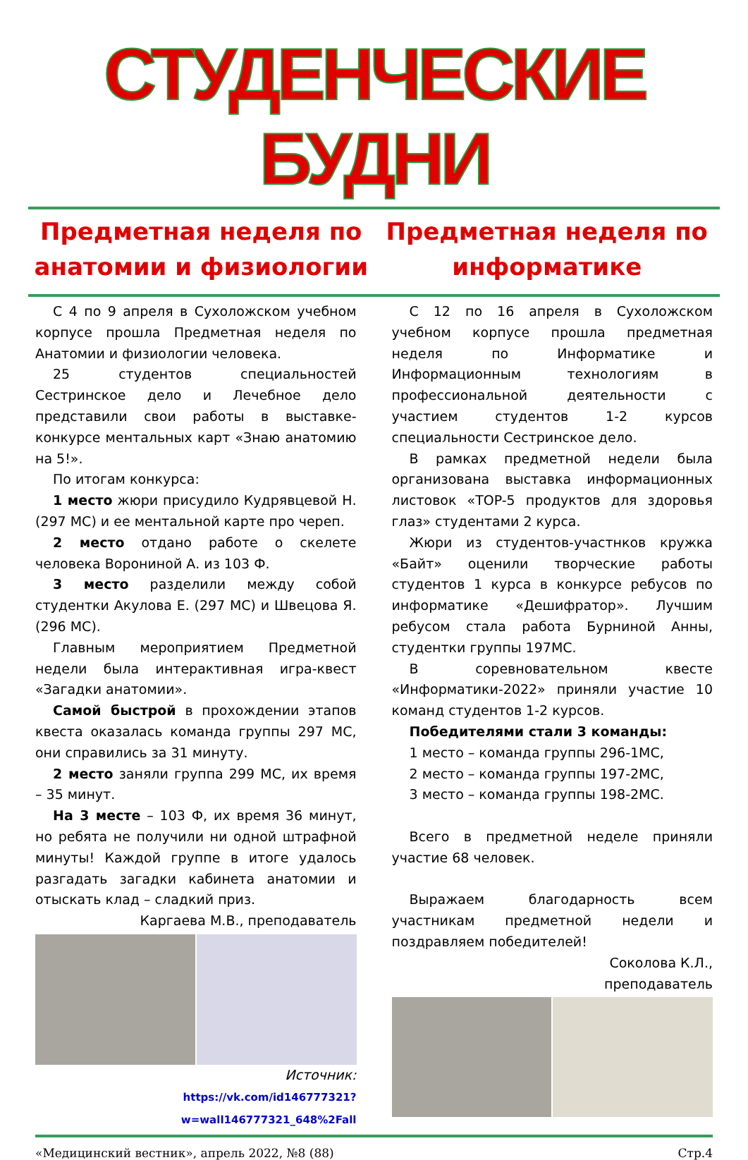СТУДЕНЧЕСКИЕ БУДНИ
Предметная неделя по анатомии и физиологии
Предметная неделя по информатике
С 4 по 9 апреля в Сухоложском учебном корпусе прошла Предметная неделя по Анатомии и физиологии человека.
25 студентов специальностей Сестринское дело и Лечебное дело представили свои работы в выставке-конкурсе ментальных карт «Знаю анатомию на 5!».
По итогам конкурса:
1 место жюри присудило Кудрявцевой Н. (297 МС) и ее ментальной карте про череп.
2 место отдано работе о скелете человека Ворониной А. из 103 Ф.
3 место разделили между собой студентки Акулова Е. (297 МС) и Швецова Я. (296 МС).
Главным мероприятием Предметной недели была интерактивная игра-квест «Загадки анатомии».
Самой быстрой в прохождении этапов квеста оказалась команда группы 297 МС, они справились за 31 минуту.
2 место заняли группа 299 МС, их время – 35 минут.
На 3 месте – 103 Ф, их время 36 минут, но ребята не получили ни одной штрафной минуты! Каждой группе в итоге удалось разгадать загадки кабинета анатомии и отыскать клад – сладкий приз.
Каргаева М.В., преподаватель
Источник:
https://vk.com/id146777321?w=wall146777321_648%2Fall
С 12 по 16 апреля в Сухоложском учебном корпусе прошла предметная неделя по Информатике и Информационным технологиям в профессиональной деятельности с участием студентов 1-2 курсов специальности Сестринское дело.
В рамках предметной недели была организована выставка информационных листовок «TOP-5 продуктов для здоровья глаз» студентами 2 курса.
Жюри из студентов-участнков кружка «Байт» оценили творческие работы студентов 1 курса в конкурсе ребусов по информатике «Дешифратор». Лучшим ребусом стала работа Бурниной Анны, студентки группы 197МС.
В соревновательном квесте «Информатики-2022» приняли участие 10 команд студентов 1-2 курсов.
Победителями стали 3 команды:
1 место – команда группы 296-1МС,
2 место – команда группы 197-2МС,
3 место – команда группы 198-2МС.
Всего в предметной неделе приняли участие 68 человек.
Выражаем благодарность всем участникам предметной недели и поздравляем победителей!
Соколова К.Л.,
преподаватель
«Медицинский вестник», апрель 2022, №8 (88) Стр.4